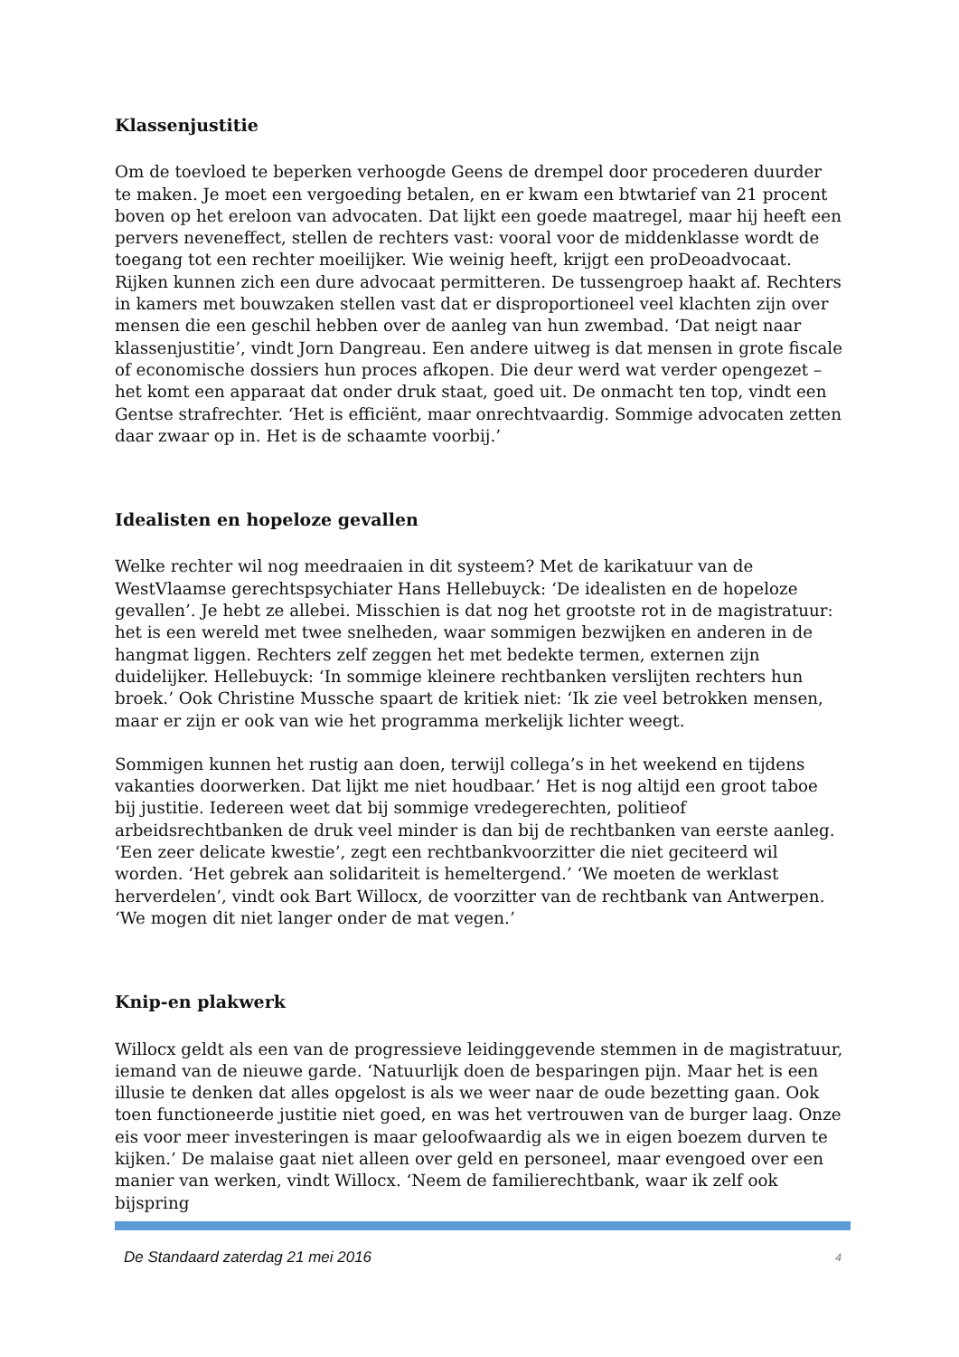Klassenjustitie
Om de toevloed te beperken verhoogde Geens de drempel door procederen duurder te maken. Je moet een vergoeding betalen, en er kwam een btwtarief van 21 procent boven op het ereloon van advocaten. Dat lijkt een goede maatregel, maar hij heeft een pervers neveneffect, stellen de rechters vast: vooral voor de middenklasse wordt de toegang tot een rechter moeilijker. Wie weinig heeft, krijgt een proDeoadvocaat. Rijken kunnen zich een dure advocaat permitteren. De tussengroep haakt af. Rechters in kamers met bouwzaken stellen vast dat er disproportioneel veel klachten zijn over mensen die een geschil hebben over de aanleg van hun zwembad. ‘Dat neigt naar klassenjustitie’, vindt Jorn Dangreau. Een andere uitweg is dat mensen in grote fiscale of economische dossiers hun proces afkopen. Die deur werd wat verder opengezet – het komt een apparaat dat onder druk staat, goed uit. De onmacht ten top, vindt een Gentse strafrechter. ‘Het is efficiënt, maar onrechtvaardig. Sommige advocaten zetten daar zwaar op in. Het is de schaamte voorbij.’
Idealisten en hopeloze gevallen
Welke rechter wil nog meedraaien in dit systeem? Met de karikatuur van de WestVlaamse gerechtspsychiater Hans Hellebuyck: ‘De idealisten en de hopeloze gevallen’. Je hebt ze allebei. Misschien is dat nog het grootste rot in de magistratuur: het is een wereld met twee snelheden, waar sommigen bezwijken en anderen in de hangmat liggen. Rechters zelf zeggen het met bedekte termen, externen zijn duidelijker. Hellebuyck: ‘In sommige kleinere rechtbanken verslijten rechters hun broek.’ Ook Christine Mussche spaart de kritiek niet: ‘Ik zie veel betrokken mensen, maar er zijn er ook van wie het programma merkelijk lichter weegt.
Sommigen kunnen het rustig aan doen, terwijl collega’s in het weekend en tijdens vakanties doorwerken. Dat lijkt me niet houdbaar.’ Het is nog altijd een groot taboe bij justitie. Iedereen weet dat bij sommige vredegerechten, politieof arbeidsrechtbanken de druk veel minder is dan bij de rechtbanken van eerste aanleg. ‘Een zeer delicate kwestie’, zegt een rechtbankvoorzitter die niet geciteerd wil worden. ‘Het gebrek aan solidariteit is hemeltergend.’ ‘We moeten de werklast herverdelen’, vindt ook Bart Willocx, de voorzitter van de rechtbank van Antwerpen. ‘We mogen dit niet langer onder de mat vegen.’
Knip-en plakwerk
Willocx geldt als een van de progressieve leidinggevende stemmen in de magistratuur, iemand van de nieuwe garde. ‘Natuurlijk doen de besparingen pijn. Maar het is een illusie te denken dat alles opgelost is als we weer naar de oude bezetting gaan. Ook toen functioneerde justitie niet goed, en was het vertrouwen van de burger laag. Onze eis voor meer investeringen is maar geloofwaardig als we in eigen boezem durven te kijken.’ De malaise gaat niet alleen over geld en personeel, maar evengoed over een manier van werken, vindt Willocx. ‘Neem de familierechtbank, waar ik zelf ook bijspring
De Standaard zaterdag 21 mei 2016 4